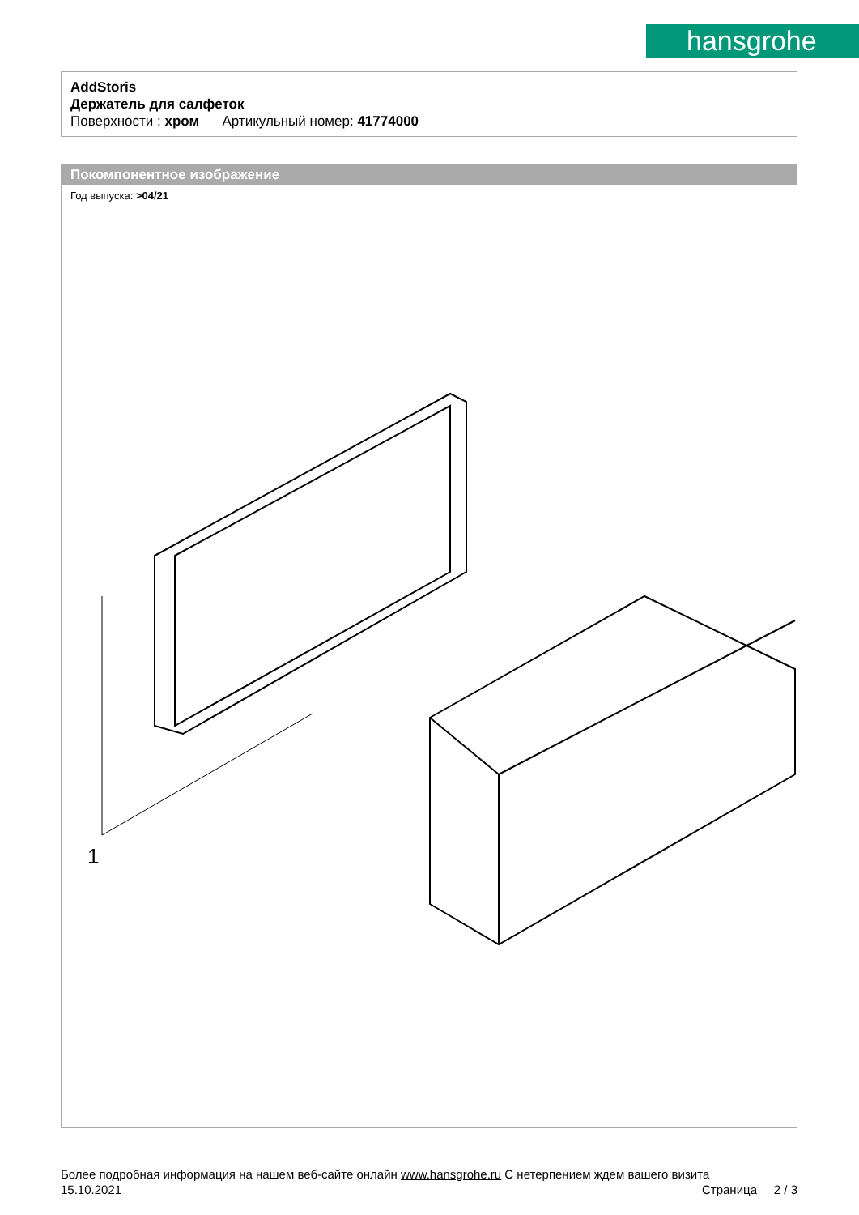hansgrohe
AddStoris
Держатель для салфеток
Поверхности : хром Артикульный номер: 41774000
Покомпонентное изображение
Год выпуска: >04/21
1
Более подробная информация на нашем веб-сайте онлайн www.hansgrohe.ru С нетерпением ждем вашего визита Страница 2 / 3
15.10.2021